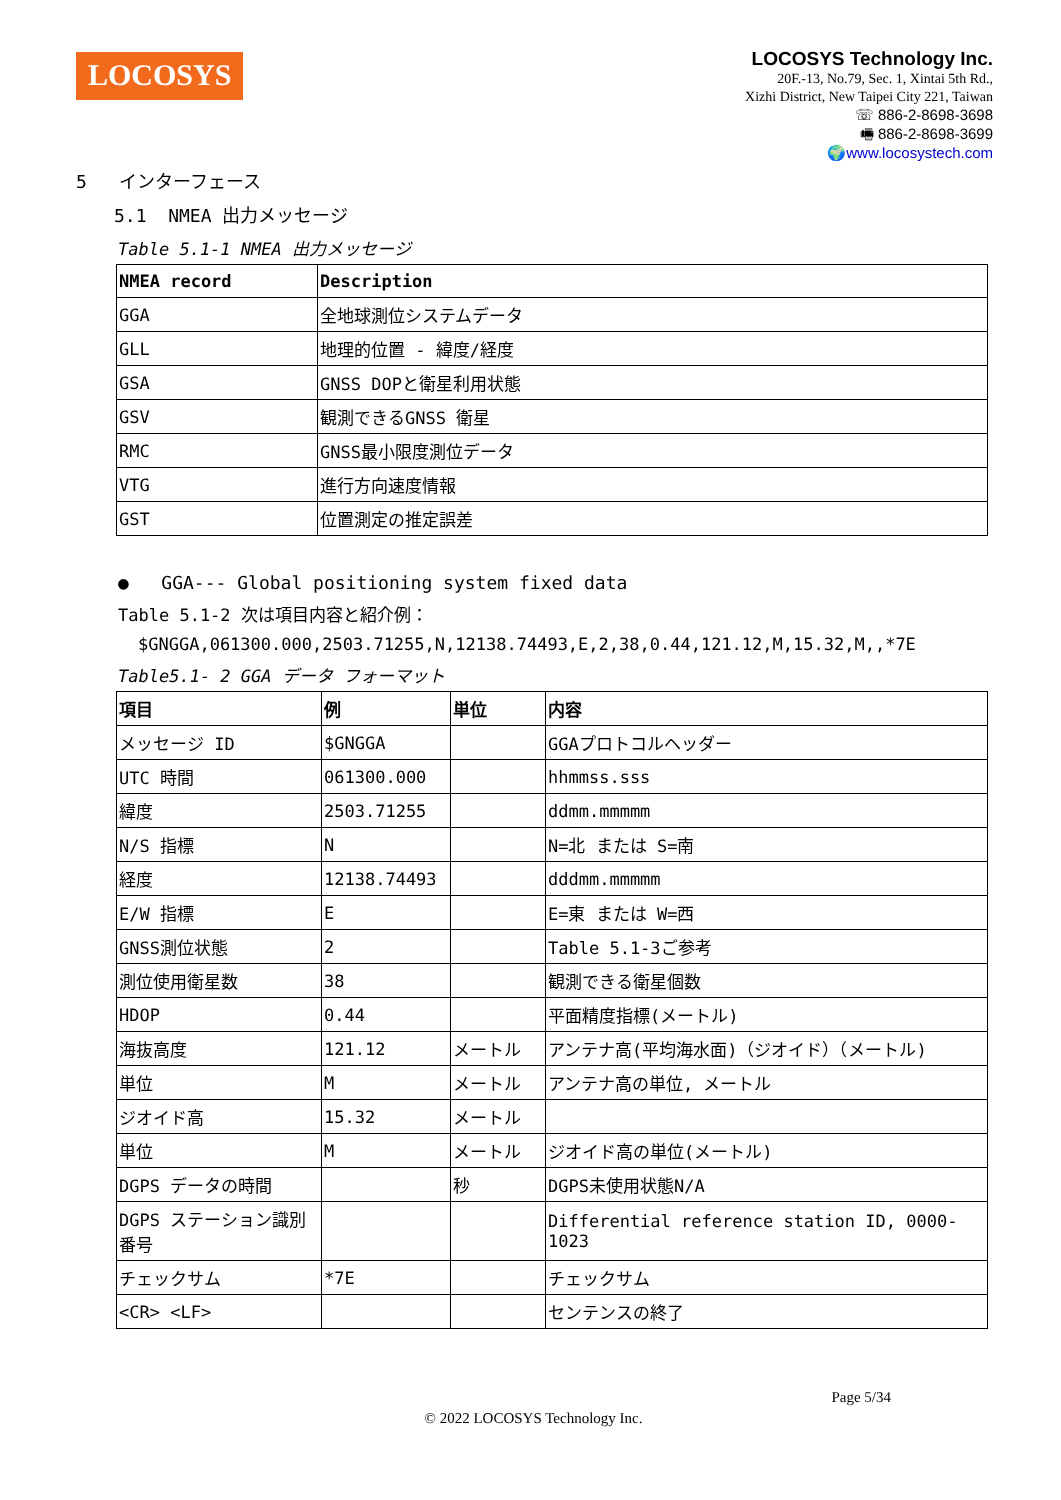LOCOSYS
LOCOSYS Technology Inc.
20F.-13, No.79, Sec. 1, Xintai 5th Rd.,
Xizhi District, New Taipei City 221, Taiwan
☏ 886-2-8698-3698
🖷 886-2-8698-3699
🌍www.locosystech.com
5 インターフェース
5.1 NMEA 出力メッセージ
Table 5.1-1 NMEA 出力メッセージ
| NMEA record | Description |
| --- | --- |
| GGA | 全地球測位システムデータ |
| GLL | 地理的位置 - 緯度/経度 |
| GSA | GNSS DOPと衛星利用状態 |
| GSV | 観測できるGNSS 衛星 |
| RMC | GNSS最小限度測位データ |
| VTG | 進行方向速度情報 |
| GST | 位置測定の推定誤差 |
● GGA--- Global positioning system fixed data
Table 5.1-2 次は項目内容と紹介例：
$GNGGA,061300.000,2503.71255,N,12138.74493,E,2,38,0.44,121.12,M,15.32,M,,*7E
Table5.1- 2 GGA データ フォーマット
| 項目 | 例 | 単位 | 内容 |
| --- | --- | --- | --- |
| メッセージ ID | $GNGGA | | GGAプロトコルヘッダー |
| UTC 時間 | 061300.000 | | hhmmss.sss |
| 緯度 | 2503.71255 | | ddmm.mmmmm |
| N/S 指標 | N | | N=北 または S=南 |
| 経度 | 12138.74493 | | dddmm.mmmmm |
| E/W 指標 | E | | E=東 または W=西 |
| GNSS測位状態 | 2 | | Table 5.1-3ご参考 |
| 測位使用衛星数 | 38 | | 観測できる衛星個数 |
| HDOP | 0.44 | | 平面精度指標(メートル) |
| 海抜高度 | 121.12 | メートル | アンテナ高(平均海水面)（ジオイド）（メートル) |
| 単位 | M | メートル | アンテナ高の単位, メートル |
| ジオイド高 | 15.32 | メートル | |
| 単位 | M | メートル | ジオイド高の単位(メートル) |
| DGPS データの時間 | | 秒 | DGPS未使用状態N/A |
| DGPS ステーション識別番号 | | | Differential reference station ID, 0000-1023 |
| チェックサム | *7E | | チェックサム |
| <CR> <LF> | | | センテンスの終了 |
Page 5/34
© 2022 LOCOSYS Technology Inc.